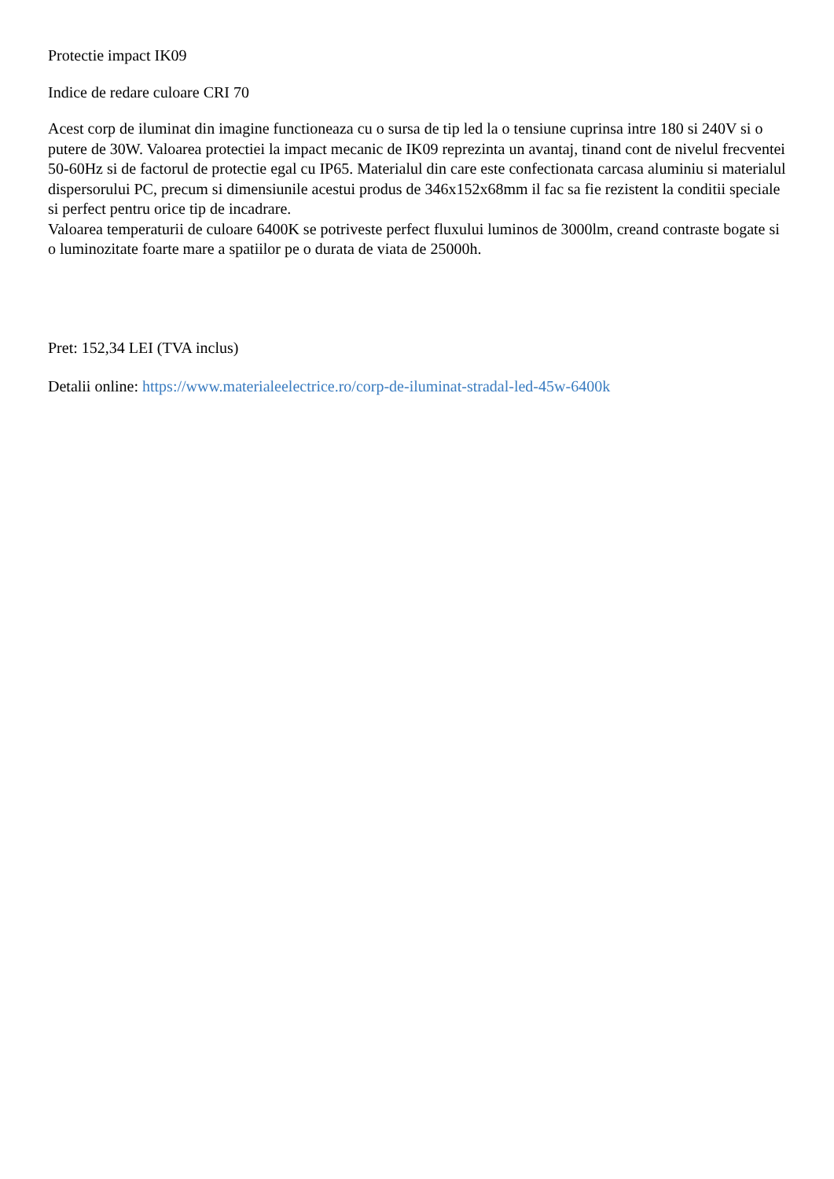Protectie impact IK09
Indice de redare culoare CRI 70
Acest corp de iluminat din imagine functioneaza cu o sursa de tip led la o tensiune cuprinsa intre 180 si 240V si o putere de 30W. Valoarea protectiei la impact mecanic de IK09 reprezinta un avantaj, tinand cont de nivelul frecventei 50-60Hz si de factorul de protectie egal cu IP65. Materialul din care este confectionata carcasa aluminiu si materialul dispersorului PC, precum si dimensiunile acestui produs de 346x152x68mm il fac sa fie rezistent la conditii speciale si perfect pentru orice tip de incadrare.
Valoarea temperaturii de culoare 6400K se potriveste perfect fluxului luminos de 3000lm, creand contraste bogate si o luminozitate foarte mare a spatiilor pe o durata de viata de 25000h.
Pret: 152,34 LEI (TVA inclus)
Detalii online: https://www.materialeelectrice.ro/corp-de-iluminat-stradal-led-45w-6400k